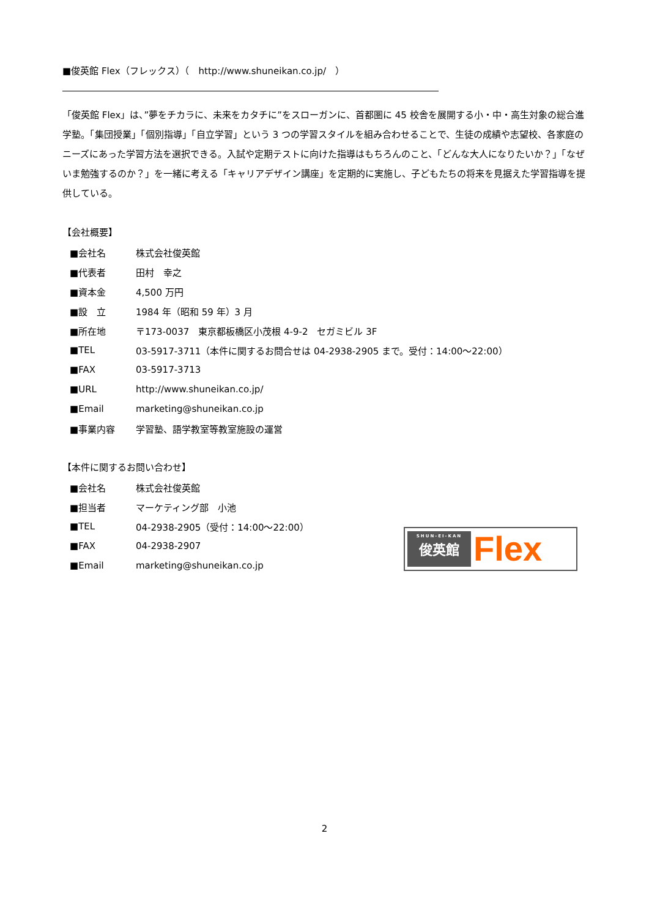■俊英館 Flex（フレックス）（　http://www.shuneikan.co.jp/　）
―――――――――――――――――――――――――――――――――――――――――
「俊英館 Flex」は、”夢をチカラに、未来をカタチに”をスローガンに、首都圏に 45 校舎を展開する小・中・高生対象の総合進学塾。「集団授業」「個別指導」「自立学習」という 3 つの学習スタイルを組み合わせることで、生徒の成績や志望校、各家庭のニーズにあった学習方法を選択できる。入試や定期テストに向けた指導はもちろんのこと、「どんな大人になりたいか？」「なぜいま勉強するのか？」を一緒に考える「キャリアデザイン講座」を定期的に実施し、子どもたちの将来を見据えた学習指導を提供している。
【会社概要】
| ■会社名 | 株式会社俊英館 |
| ■代表者 | 田村 幸之 |
| ■資本金 | 4,500 万円 |
| ■設 立 | 1984 年（昭和 59 年）3 月 |
| ■所在地 | 〒173-0037 東京都板橋区小茂根 4-9-2 セガミビル 3F |
| ■TEL | 03-5917-3711（本件に関するお問合せは 04-2938-2905 まで。受付：14:00～22:00） |
| ■FAX | 03-5917-3713 |
| ■URL | http://www.shuneikan.co.jp/ |
| ■Email | marketing@shuneikan.co.jp |
| ■事業内容 | 学習塾、語学教室等教室施設の運営 |
【本件に関するお問い合わせ】
| ■会社名 | 株式会社俊英館 |
| ■担当者 | マーケティング部 小池 |
| ■TEL | 04-2938-2905（受付：14:00～22:00） |
| ■FAX | 04-2938-2907 |
| ■Email | marketing@shuneikan.co.jp |
SHUN-EI-KAN
俊英館
Flex
2